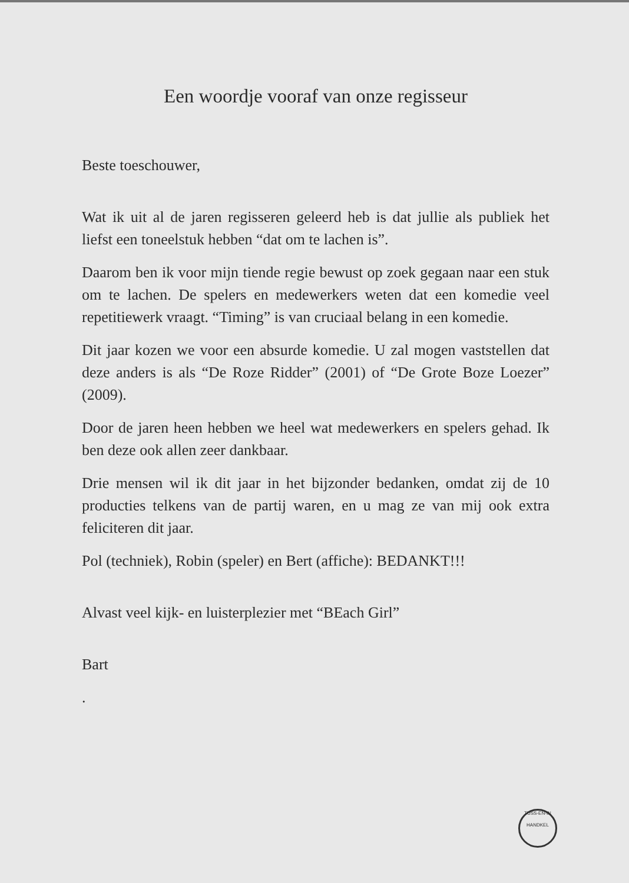Een woordje vooraf van onze regisseur
Beste toeschouwer,
Wat ik uit al de jaren regisseren geleerd heb is dat jullie als publiek het liefst een toneelstuk hebben “dat om te lachen is”.
Daarom ben ik voor mijn tiende regie bewust op zoek gegaan naar een stuk om te lachen. De spelers en medewerkers weten dat een komedie veel repetitiewerk vraagt. “Timing” is van cruciaal belang in een komedie.
Dit jaar kozen we voor een absurde komedie. U zal mogen vaststellen dat deze anders is als “De Roze Ridder” (2001) of “De Grote Boze Loezer” (2009).
Door de jaren heen hebben we heel wat medewerkers en spelers gehad. Ik ben deze ook allen zeer dankbaar.
Drie mensen wil ik dit jaar in het bijzonder bedanken, omdat zij de 10 producties telkens van de partij waren, en u mag ze van mij ook extra feliciteren dit jaar.
Pol (techniek), Robin (speler) en Bert (affiche): BEDANKT!!!
Alvast veel kijk- en luisterplezier met “BEach Girl”
Bart
.
TUSS-EN-IN
HANDKEL